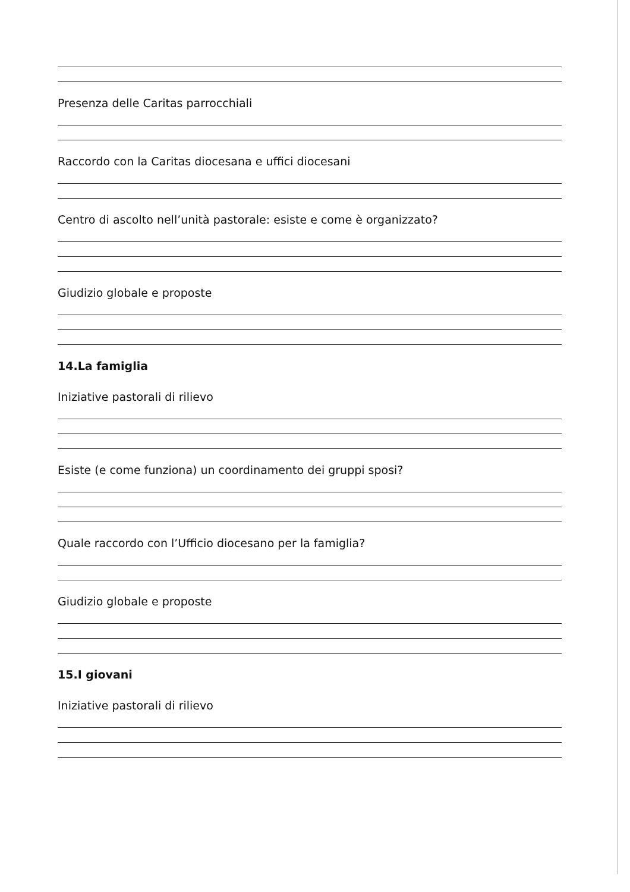Presenza delle Caritas parrocchiali
Raccordo con la Caritas diocesana e uffici diocesani
Centro di ascolto nell’unità pastorale: esiste e come è organizzato?
Giudizio globale e proposte
14.La famiglia
Iniziative pastorali di rilievo
Esiste (e come funziona) un coordinamento dei gruppi sposi?
Quale raccordo con l’Ufficio diocesano per la famiglia?
Giudizio globale e proposte
15.I giovani
Iniziative pastorali di rilievo